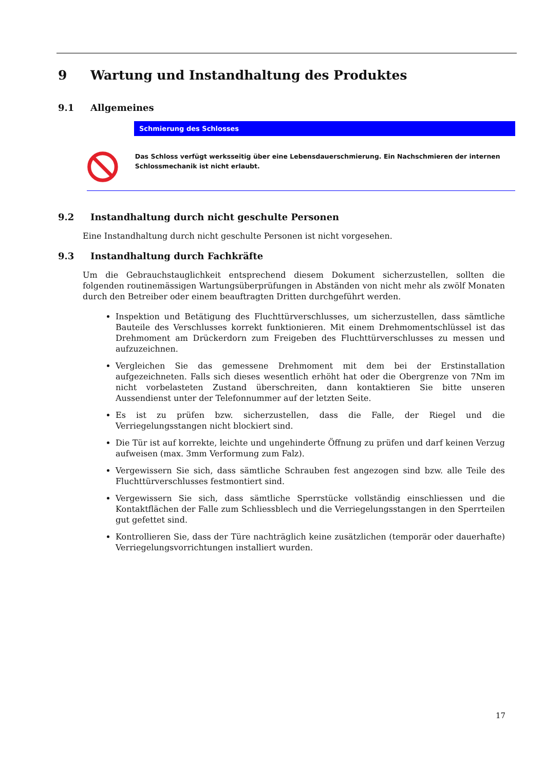9 Wartung und Instandhaltung des Produktes
9.1 Allgemeines
Schmierung des Schlosses
Das Schloss verfügt werksseitig über eine Lebensdauerschmierung. Ein Nachschmieren der internen Schlossmechanik ist nicht erlaubt.
9.2 Instandhaltung durch nicht geschulte Personen
Eine Instandhaltung durch nicht geschulte Personen ist nicht vorgesehen.
9.3 Instandhaltung durch Fachkräfte
Um die Gebrauchstauglichkeit entsprechend diesem Dokument sicherzustellen, sollten die folgenden routinemässigen Wartungsüberprüfungen in Abständen von nicht mehr als zwölf Monaten durch den Betreiber oder einem beauftragten Dritten durchgeführt werden.
Inspektion und Betätigung des Fluchttürverschlusses, um sicherzustellen, dass sämtliche Bauteile des Verschlusses korrekt funktionieren. Mit einem Drehmomentschlüssel ist das Drehmoment am Drückerdorn zum Freigeben des Fluchttürverschlusses zu messen und aufzuzeichnen.
Vergleichen Sie das gemessene Drehmoment mit dem bei der Erstinstallation aufgezeichneten. Falls sich dieses wesentlich erhöht hat oder die Obergrenze von 7Nm im nicht vorbelasteten Zustand überschreiten, dann kontaktieren Sie bitte unseren Aussendienst unter der Telefonnummer auf der letzten Seite.
Es ist zu prüfen bzw. sicherzustellen, dass die Falle, der Riegel und die Verriegelungsstangen nicht blockiert sind.
Die Tür ist auf korrekte, leichte und ungehinderte Öffnung zu prüfen und darf keinen Verzug aufweisen (max. 3mm Verformung zum Falz).
Vergewissern Sie sich, dass sämtliche Schrauben fest angezogen sind bzw. alle Teile des Fluchttürverschlusses festmontiert sind.
Vergewissern Sie sich, dass sämtliche Sperrstücke vollständig einschliessen und die Kontaktflächen der Falle zum Schliessblech und die Verriegelungsstangen in den Sperrteilen gut gefettet sind.
Kontrollieren Sie, dass der Türe nachträglich keine zusätzlichen (temporär oder dauerhafte) Verriegelungsvorrichtungen installiert wurden.
17